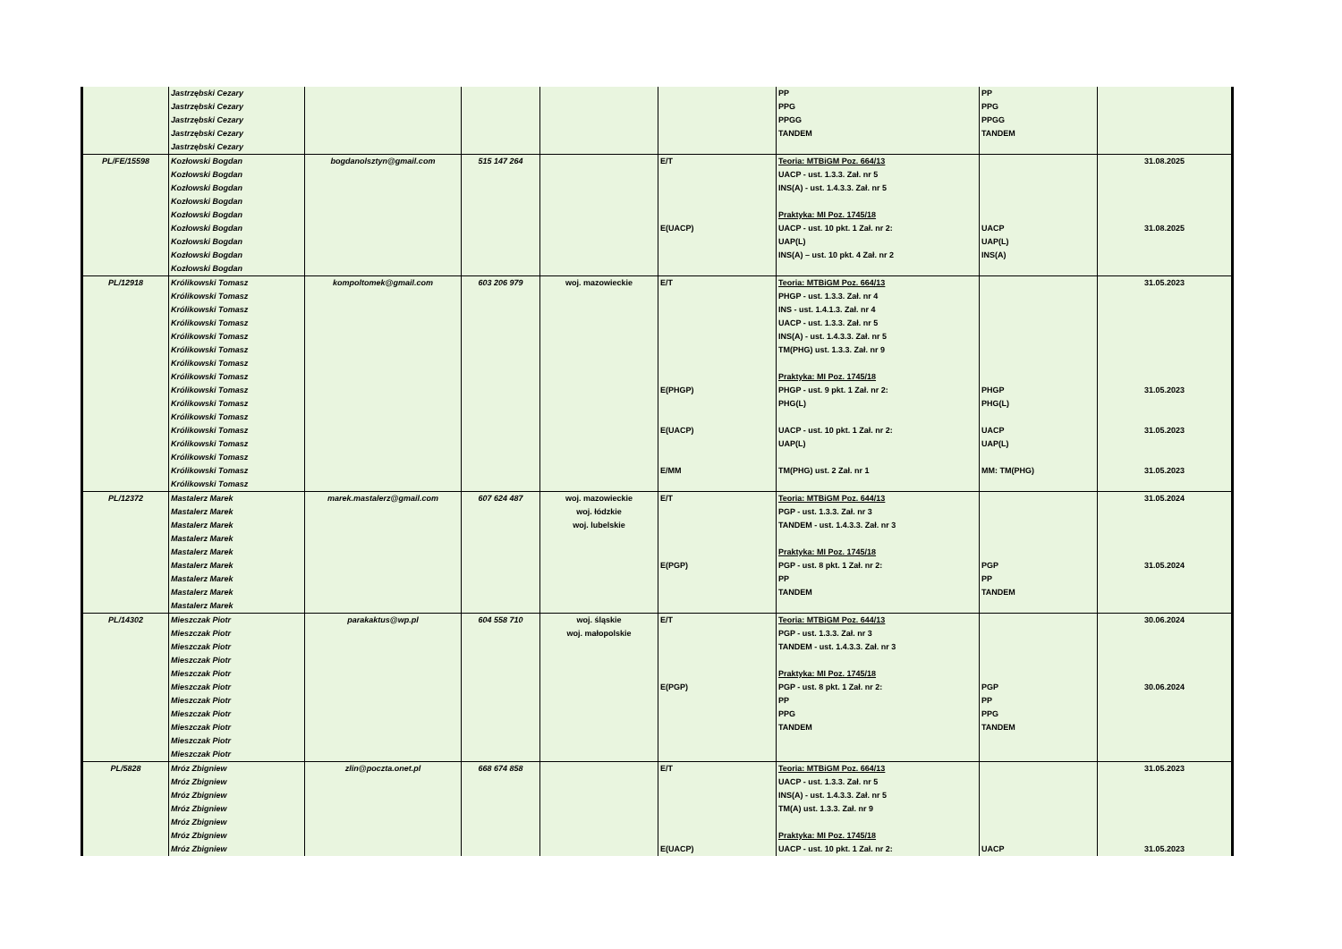| | Jastrzębski Cezary Jastrzębski Cezary Jastrzębski Cezary Jastrzębski Cezary Jastrzębski Cezary | | | | | PP PPG PPGG TANDEM | PP PPG PPGG TANDEM | |
| PL/FE/15598 | Kozłowski Bogdan Kozłowski Bogdan Kozłowski Bogdan Kozłowski Bogdan Kozłowski Bogdan Kozłowski Bogdan Kozłowski Bogdan Kozłowski Bogdan Kozłowski Bogdan | bogdanolsztyn@gmail.com | 515 147 264 | | E/T E(UACP) | Teoria: MTBiGM Poz. 664/13 UACP - ust. 1.3.3. Zał. nr 5 INS(A) - ust. 1.4.3.3. Zał. nr 5 Praktyka: MI Poz. 1745/18 UACP - ust. 10 pkt. 1 Zał. nr 2: UAP(L) INS(A) – ust. 10 pkt. 4 Zał. nr 2 | UACP UAP(L) INS(A) | 31.08.2025 31.08.2025 |
| PL/12918 | Królikowski Tomasz Królikowski Tomasz Królikowski Tomasz Królikowski Tomasz Królikowski Tomasz Królikowski Tomasz Królikowski Tomasz Królikowski Tomasz Królikowski Tomasz Królikowski Tomasz Królikowski Tomasz Królikowski Tomasz Królikowski Tomasz Królikowski Tomasz Królikowski Tomasz Królikowski Tomasz | kompoltomek@gmail.com | 603 206 979 | woj. mazowieckie | E/T E(PHGP) E(UACP) E/MM | Teoria: MTBiGM Poz. 664/13 PHGP - ust. 1.3.3. Zał. nr 4 INS - ust. 1.4.1.3. Zał. nr 4 UACP - ust. 1.3.3. Zał. nr 5 INS(A) - ust. 1.4.3.3. Zał. nr 5 TM(PHG) ust. 1.3.3. Zał. nr 9 Praktyka: MI Poz. 1745/18 PHGP - ust. 9 pkt. 1 Zał. nr 2: PHG(L) UACP - ust. 10 pkt. 1 Zał. nr 2: UAP(L) TM(PHG) ust. 2 Zał. nr 1 | PHGP PHG(L) UACP UAP(L) MM: TM(PHG) | 31.05.2023 31.05.2023 31.05.2023 31.05.2023 |
| PL/12372 | Mastalerz Marek Mastalerz Marek Mastalerz Marek Mastalerz Marek Mastalerz Marek Mastalerz Marek Mastalerz Marek Mastalerz Marek Mastalerz Marek | marek.mastalerz@gmail.com | 607 624 487 | woj. mazowieckie woj. łódzkie woj. lubelskie | E/T E(PGP) | Teoria: MTBiGM Poz. 644/13 PGP - ust. 1.3.3. Zał. nr 3 TANDEM - ust. 1.4.3.3. Zał. nr 3 Praktyka: MI Poz. 1745/18 PGP - ust. 8 pkt. 1 Zał. nr 2: PP TANDEM | PGP PP TANDEM | 31.05.2024 31.05.2024 |
| PL/14302 | Mieszczak Piotr Mieszczak Piotr Mieszczak Piotr Mieszczak Piotr Mieszczak Piotr Mieszczak Piotr Mieszczak Piotr Mieszczak Piotr Mieszczak Piotr Mieszczak Piotr Mieszczak Piotr | parakaktus@wp.pl | 604 558 710 | woj. śląskie woj. małopolskie | E/T E(PGP) | Teoria: MTBiGM Poz. 644/13 PGP - ust. 1.3.3. Zał. nr 3 TANDEM - ust. 1.4.3.3. Zał. nr 3 Praktyka: MI Poz. 1745/18 PGP - ust. 8 pkt. 1 Zał. nr 2: PP PPG TANDEM | PGP PP PPG TANDEM | 30.06.2024 30.06.2024 |
| PL/5828 | Mróz Zbigniew Mróz Zbigniew Mróz Zbigniew Mróz Zbigniew Mróz Zbigniew Mróz Zbigniew Mróz Zbigniew | zlin@poczta.onet.pl | 668 674 858 | | E/T E(UACP) | Teoria: MTBiGM Poz. 664/13 UACP - ust. 1.3.3. Zał. nr 5 INS(A) - ust. 1.4.3.3. Zał. nr 5 TM(A) ust. 1.3.3. Zał. nr 9 Praktyka: MI Poz. 1745/18 UACP - ust. 10 pkt. 1 Zał. nr 2: | UACP | 31.05.2023 31.05.2023 |